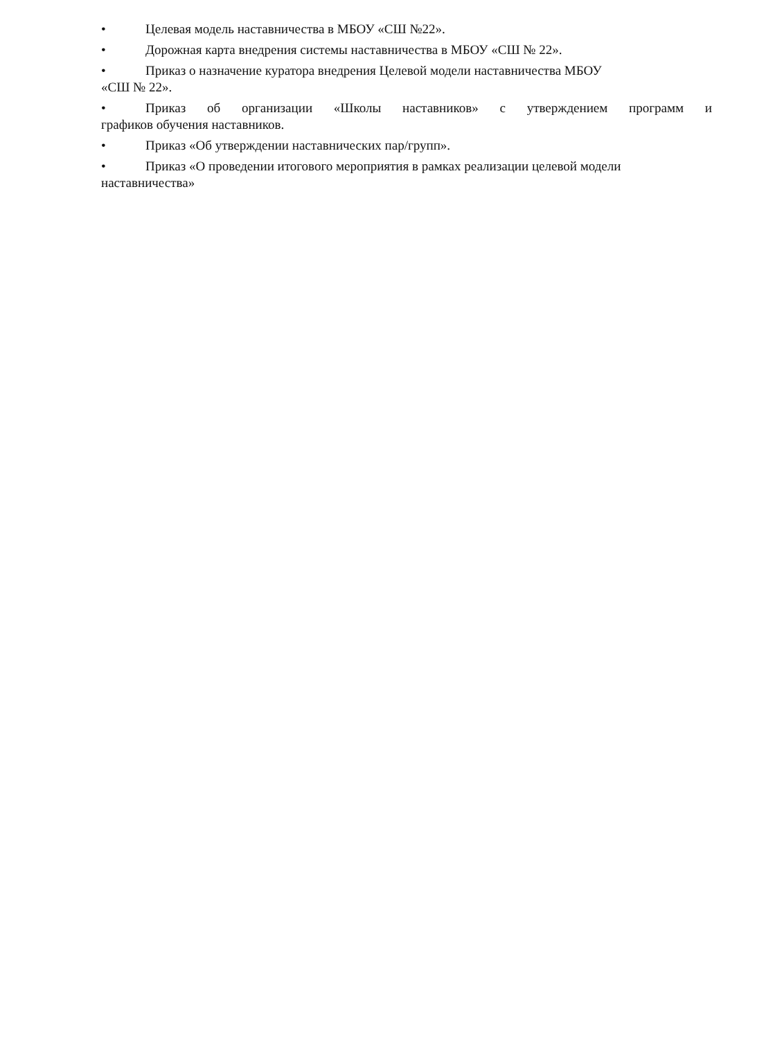• Целевая модель наставничества в МБОУ «СШ №22».
• Дорожная карта внедрения системы наставничества в МБОУ «СШ № 22».
• Приказ о назначение куратора внедрения Целевой модели наставничества МБОУ
«СШ № 22».
• Приказ об организации «Школы наставников» с утверждением программ и
графиков обучения наставников.
• Приказ «Об утверждении наставнических пар/групп».
• Приказ «О проведении итогового мероприятия в рамках реализации целевой модели
наставничества»